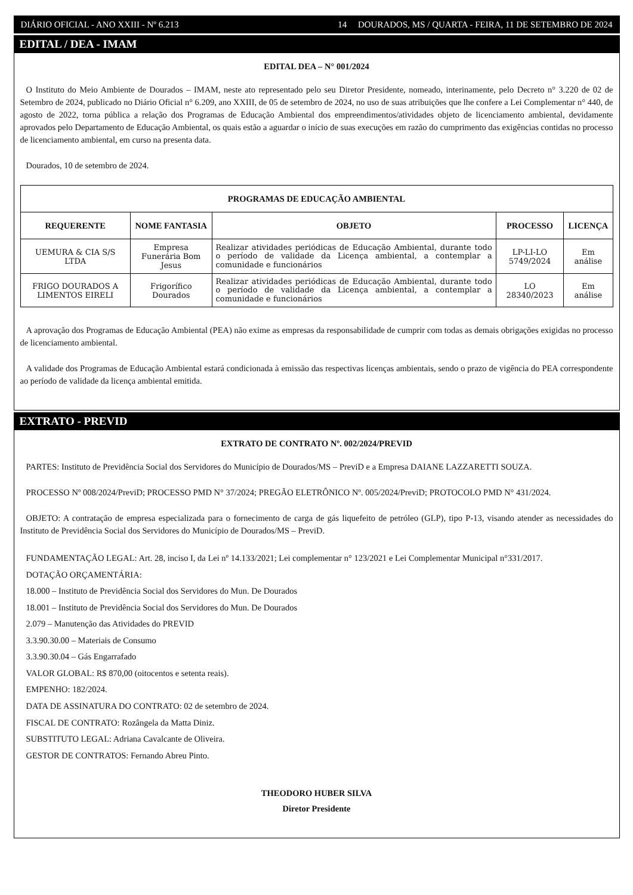DIÁRIO OFICIAL - ANO XXIII - Nº 6.213 14 DOURADOS, MS / QUARTA - FEIRA, 11 DE SETEMBRO DE 2024
EDITAL / DEA - IMAM
EDITAL DEA – N° 001/2024
O Instituto do Meio Ambiente de Dourados – IMAM, neste ato representado pelo seu Diretor Presidente, nomeado, interinamente, pelo Decreto n° 3.220 de 02 de Setembro de 2024, publicado no Diário Oficial n° 6.209, ano XXIII, de 05 de setembro de 2024, no uso de suas atribuições que lhe confere a Lei Complementar n° 440, de agosto de 2022, torna pública a relação dos Programas de Educação Ambiental dos empreendimentos/atividades objeto de licenciamento ambiental, devidamente aprovados pelo Departamento de Educação Ambiental, os quais estão a aguardar o início de suas execuções em razão do cumprimento das exigências contidas no processo de licenciamento ambiental, em curso na presenta data.
Dourados, 10 de setembro de 2024.
| PROGRAMAS DE EDUCAÇÃO AMBIENTAL | | | | |
| --- | --- | --- | --- | --- |
| REQUERENTE | NOME FANTASIA | OBJETO | PROCESSO | LICENÇA |
| UEMURA & CIA S/S LTDA | Empresa Funerária Bom Jesus | Realizar atividades periódicas de Educação Ambiental, durante todo o período de validade da Licença ambiental, a contemplar a comunidade e funcionários | LP-LI-LO 5749/2024 | Em análise |
| FRIGO DOURADOS A LIMENTOS EIRELI | Frigorífico Dourados | Realizar atividades periódicas de Educação Ambiental, durante todo o período de validade da Licença ambiental, a contemplar a comunidade e funcionários | LO 28340/2023 | Em análise |
A aprovação dos Programas de Educação Ambiental (PEA) não exime as empresas da responsabilidade de cumprir com todas as demais obrigações exigidas no processo de licenciamento ambiental.
A validade dos Programas de Educação Ambiental estará condicionada à emissão das respectivas licenças ambientais, sendo o prazo de vigência do PEA correspondente ao período de validade da licença ambiental emitida.
EXTRATO - PREVID
EXTRATO DE CONTRATO Nº. 002/2024/PREVID
PARTES: Instituto de Previdência Social dos Servidores do Município de Dourados/MS – PreviD e a Empresa DAIANE LAZZARETTI SOUZA.
PROCESSO Nº 008/2024/PreviD; PROCESSO PMD N° 37/2024; PREGÃO ELETRÔNICO Nº. 005/2024/PreviD; PROTOCOLO PMD N° 431/2024.
OBJETO: A contratação de empresa especializada para o fornecimento de carga de gás liquefeito de petróleo (GLP), tipo P-13, visando atender as necessidades do Instituto de Previdência Social dos Servidores do Município de Dourados/MS – PreviD.
FUNDAMENTAÇÃO LEGAL: Art. 28, inciso I, da Lei nº 14.133/2021; Lei complementar n° 123/2021 e Lei Complementar Municipal n°331/2017.
DOTAÇÃO ORÇAMENTÁRIA:
18.000 – Instituto de Previdência Social dos Servidores do Mun. De Dourados
18.001 – Instituto de Previdência Social dos Servidores do Mun. De Dourados
2.079 – Manutenção das Atividades do PREVID
3.3.90.30.00 – Materiais de Consumo
3.3.90.30.04 – Gás Engarrafado
VALOR GLOBAL: R$ 870,00 (oitocentos e setenta reais).
EMPENHO: 182/2024.
DATA DE ASSINATURA DO CONTRATO: 02 de setembro de 2024.
FISCAL DE CONTRATO: Rozângela da Matta Diniz.
SUBSTITUTO LEGAL: Adriana Cavalcante de Oliveira.
GESTOR DE CONTRATOS: Fernando Abreu Pinto.
THEODORO HUBER SILVA
Diretor Presidente